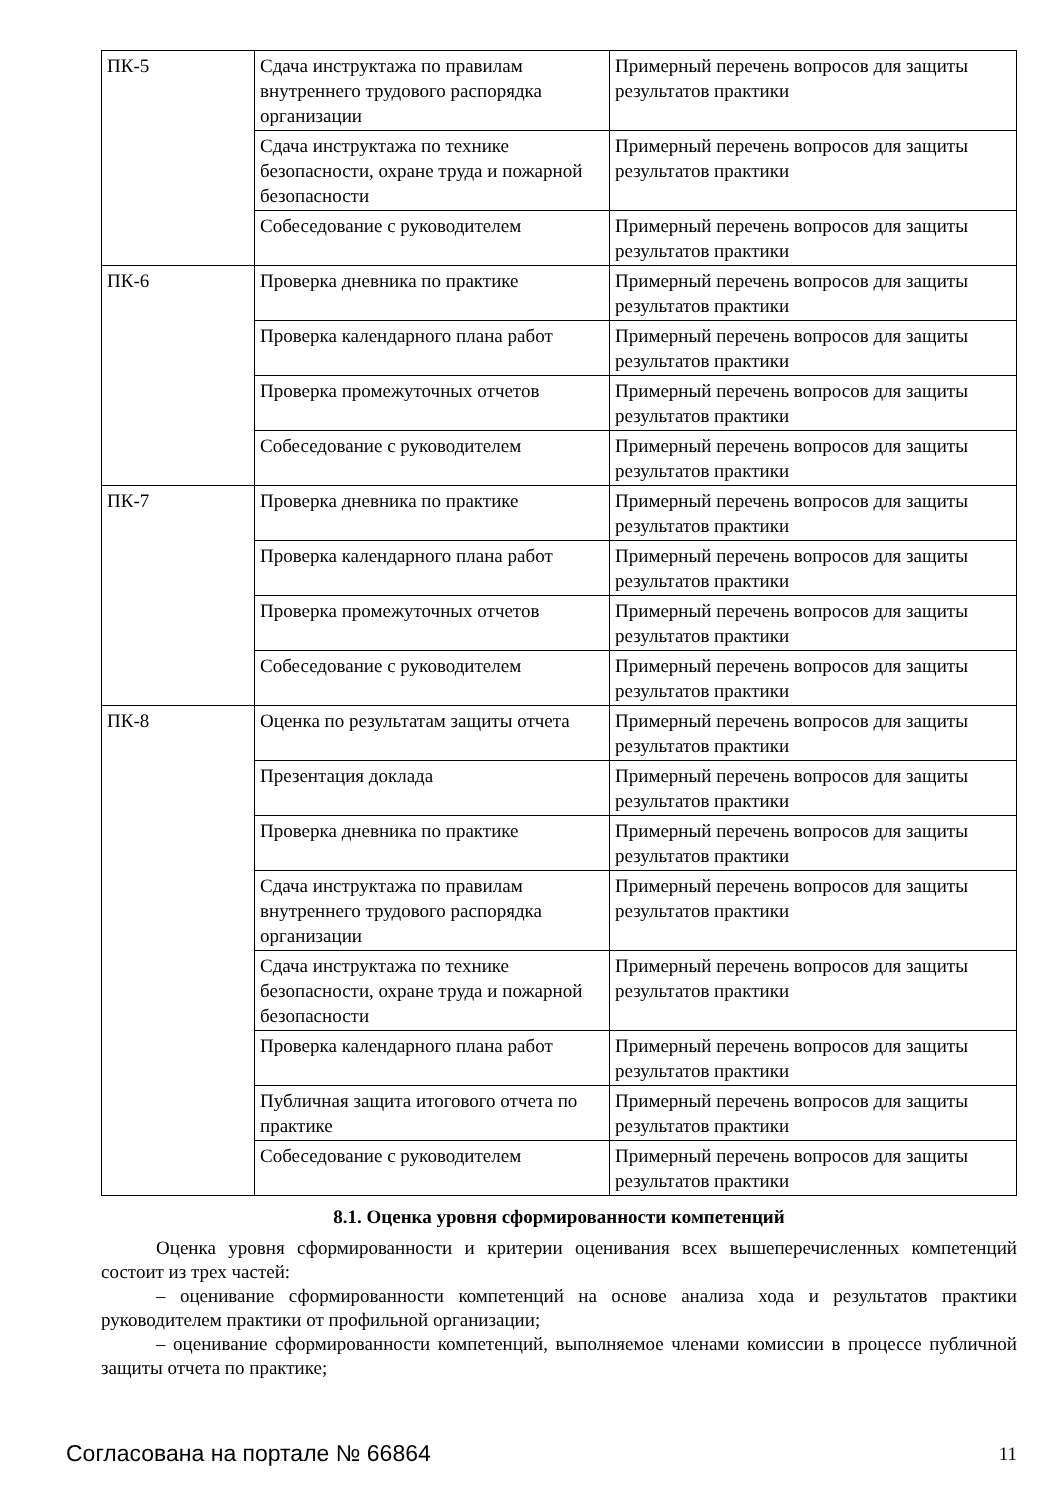| ПК-5 | Сдача инструктажа по правилам внутреннего трудового распорядка организации | Примерный перечень вопросов для защиты результатов практики |
| | Сдача инструктажа по технике безопасности, охране труда и пожарной безопасности | Примерный перечень вопросов для защиты результатов практики |
| | Собеседование с руководителем | Примерный перечень вопросов для защиты результатов практики |
| ПК-6 | Проверка дневника по практике | Примерный перечень вопросов для защиты результатов практики |
| | Проверка календарного плана работ | Примерный перечень вопросов для защиты результатов практики |
| | Проверка промежуточных отчетов | Примерный перечень вопросов для защиты результатов практики |
| | Собеседование с руководителем | Примерный перечень вопросов для защиты результатов практики |
| ПК-7 | Проверка дневника по практике | Примерный перечень вопросов для защиты результатов практики |
| | Проверка календарного плана работ | Примерный перечень вопросов для защиты результатов практики |
| | Проверка промежуточных отчетов | Примерный перечень вопросов для защиты результатов практики |
| | Собеседование с руководителем | Примерный перечень вопросов для защиты результатов практики |
| ПК-8 | Оценка по результатам защиты отчета | Примерный перечень вопросов для защиты результатов практики |
| | Презентация доклада | Примерный перечень вопросов для защиты результатов практики |
| | Проверка дневника по практике | Примерный перечень вопросов для защиты результатов практики |
| | Сдача инструктажа по правилам внутреннего трудового распорядка организации | Примерный перечень вопросов для защиты результатов практики |
| | Сдача инструктажа по технике безопасности, охране труда и пожарной безопасности | Примерный перечень вопросов для защиты результатов практики |
| | Проверка календарного плана работ | Примерный перечень вопросов для защиты результатов практики |
| | Публичная защита итогового отчета по практике | Примерный перечень вопросов для защиты результатов практики |
| | Собеседование с руководителем | Примерный перечень вопросов для защиты результатов практики |
8.1. Оценка уровня сформированности компетенций
Оценка уровня сформированности и критерии оценивания всех вышеперечисленных компетенций состоит из трех частей:
– оценивание сформированности компетенций на основе анализа хода и результатов практики руководителем практики от профильной организации;
– оценивание сформированности компетенций, выполняемое членами комиссии в процессе публичной защиты отчета по практике;
Согласована на портале № 66864 11